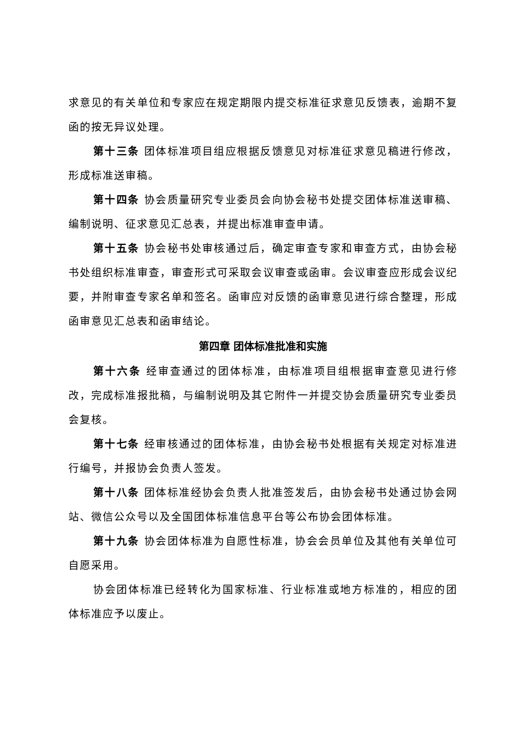求意见的有关单位和专家应在规定期限内提交标准征求意见反馈表，逾期不复函的按无异议处理。
第十三条 团体标准项目组应根据反馈意见对标准征求意见稿进行修改，形成标准送审稿。
第十四条 协会质量研究专业委员会向协会秘书处提交团体标准送审稿、编制说明、征求意见汇总表，并提出标准审查申请。
第十五条 协会秘书处审核通过后，确定审查专家和审查方式，由协会秘书处组织标准审查，审查形式可采取会议审查或函审。会议审查应形成会议纪要，并附审查专家名单和签名。函审应对反馈的函审意见进行综合整理，形成函审意见汇总表和函审结论。
第四章 团体标准批准和实施
第十六条 经审查通过的团体标准，由标准项目组根据审查意见进行修改，完成标准报批稿，与编制说明及其它附件一并提交协会质量研究专业委员会复核。
第十七条 经审核通过的团体标准，由协会秘书处根据有关规定对标准进行编号，并报协会负责人签发。
第十八条 团体标准经协会负责人批准签发后，由协会秘书处通过协会网站、微信公众号以及全国团体标准信息平台等公布协会团体标准。
第十九条 协会团体标准为自愿性标准，协会会员单位及其他有关单位可自愿采用。
协会团体标准已经转化为国家标准、行业标准或地方标准的，相应的团体标准应予以废止。